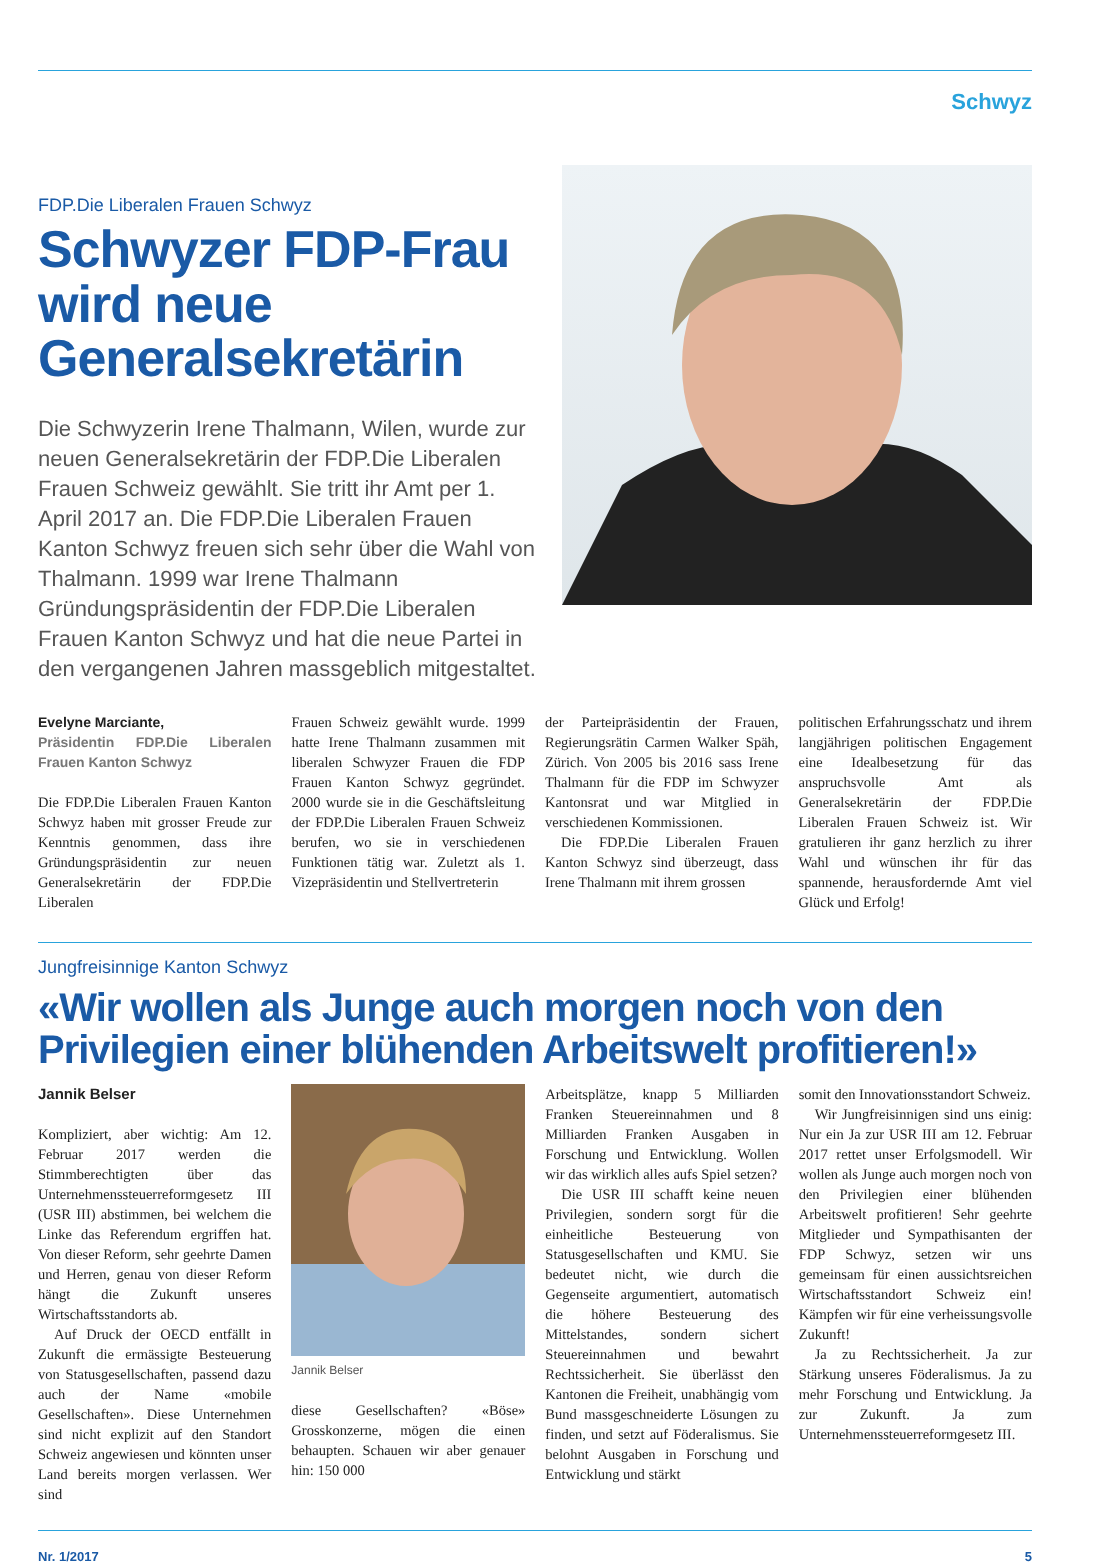Schwyz
FDP.Die Liberalen Frauen Schwyz
Schwyzer FDP-Frau wird neue Generalsekretärin
Die Schwyzerin Irene Thalmann, Wilen, wurde zur neuen Generalsekretärin der FDP.Die Liberalen Frauen Schweiz gewählt. Sie tritt ihr Amt per 1. April 2017 an. Die FDP.Die Liberalen Frauen Kanton Schwyz freuen sich sehr über die Wahl von Thalmann. 1999 war Irene Thalmann Gründungspräsidentin der FDP.Die Liberalen Frauen Kanton Schwyz und hat die neue Partei in den vergangenen Jahren massgeblich mitgestaltet.
Evelyne Marciante,
Präsidentin FDP.Die Liberalen Frauen Kanton Schwyz
Die FDP.Die Liberalen Frauen Kanton Schwyz haben mit grosser Freude zur Kenntnis genommen, dass ihre Gründungspräsidentin zur neuen Generalsekretärin der FDP.Die Liberalen
Frauen Schweiz gewählt wurde. 1999 hatte Irene Thalmann zusammen mit liberalen Schwyzer Frauen die FDP Frauen Kanton Schwyz gegründet. 2000 wurde sie in die Geschäftsleitung der FDP.Die Liberalen Frauen Schweiz berufen, wo sie in verschiedenen Funktionen tätig war. Zuletzt als 1. Vizepräsidentin und Stellvertreterin
der Parteipräsidentin der Frauen, Regierungsrätin Carmen Walker Späh, Zürich. Von 2005 bis 2016 sass Irene Thalmann für die FDP im Schwyzer Kantonsrat und war Mitglied in verschiedenen Kommissionen.
Die FDP.Die Liberalen Frauen Kanton Schwyz sind überzeugt, dass Irene Thalmann mit ihrem grossen
politischen Erfahrungsschatz und ihrem langjährigen politischen Engagement eine Idealbesetzung für das anspruchsvolle Amt als Generalsekretärin der FDP.Die Liberalen Frauen Schweiz ist. Wir gratulieren ihr ganz herzlich zu ihrer Wahl und wünschen ihr für das spannende, herausfordernde Amt viel Glück und Erfolg!
Jungfreisinnige Kanton Schwyz
«Wir wollen als Junge auch morgen noch von den Privilegien einer blühenden Arbeitswelt profitieren!»
Jannik Belser
Kompliziert, aber wichtig: Am 12. Februar 2017 werden die Stimmberechtigten über das Unternehmenssteuerreformgesetz III (USR III) abstimmen, bei welchem die Linke das Referendum ergriffen hat. Von dieser Reform, sehr geehrte Damen und Herren, genau von dieser Reform hängt die Zukunft unseres Wirtschaftsstandorts ab.
Auf Druck der OECD entfällt in Zukunft die ermässigte Besteuerung von Statusgesellschaften, passend dazu auch der Name «mobile Gesellschaften». Diese Unternehmen sind nicht explizit auf den Standort Schweiz angewiesen und könnten unser Land bereits morgen verlassen. Wer sind
Jannik Belser
diese Gesellschaften? «Böse» Grosskonzerne, mögen die einen behaupten. Schauen wir aber genauer hin: 150 000
Arbeitsplätze, knapp 5 Milliarden Franken Steuereinnahmen und 8 Milliarden Franken Ausgaben in Forschung und Entwicklung. Wollen wir das wirklich alles aufs Spiel setzen?
Die USR III schafft keine neuen Privilegien, sondern sorgt für die einheitliche Besteuerung von Statusgesellschaften und KMU. Sie bedeutet nicht, wie durch die Gegenseite argumentiert, automatisch die höhere Besteuerung des Mittelstandes, sondern sichert Steuereinnahmen und bewahrt Rechtssicherheit. Sie überlässt den Kantonen die Freiheit, unabhängig vom Bund massgeschneiderte Lösungen zu finden, und setzt auf Föderalismus. Sie belohnt Ausgaben in Forschung und Entwicklung und stärkt
somit den Innovationsstandort Schweiz.
Wir Jungfreisinnigen sind uns einig: Nur ein Ja zur USR III am 12. Februar 2017 rettet unser Erfolgsmodell. Wir wollen als Junge auch morgen noch von den Privilegien einer blühenden Arbeitswelt profitieren! Sehr geehrte Mitglieder und Sympathisanten der FDP Schwyz, setzen wir uns gemeinsam für einen aussichtsreichen Wirtschaftsstandort Schweiz ein! Kämpfen wir für eine verheissungsvolle Zukunft!
Ja zu Rechtssicherheit. Ja zur Stärkung unseres Föderalismus. Ja zu mehr Forschung und Entwicklung. Ja zur Zukunft. Ja zum Unternehmenssteuerreformgesetz III.
Nr. 1/2017 5